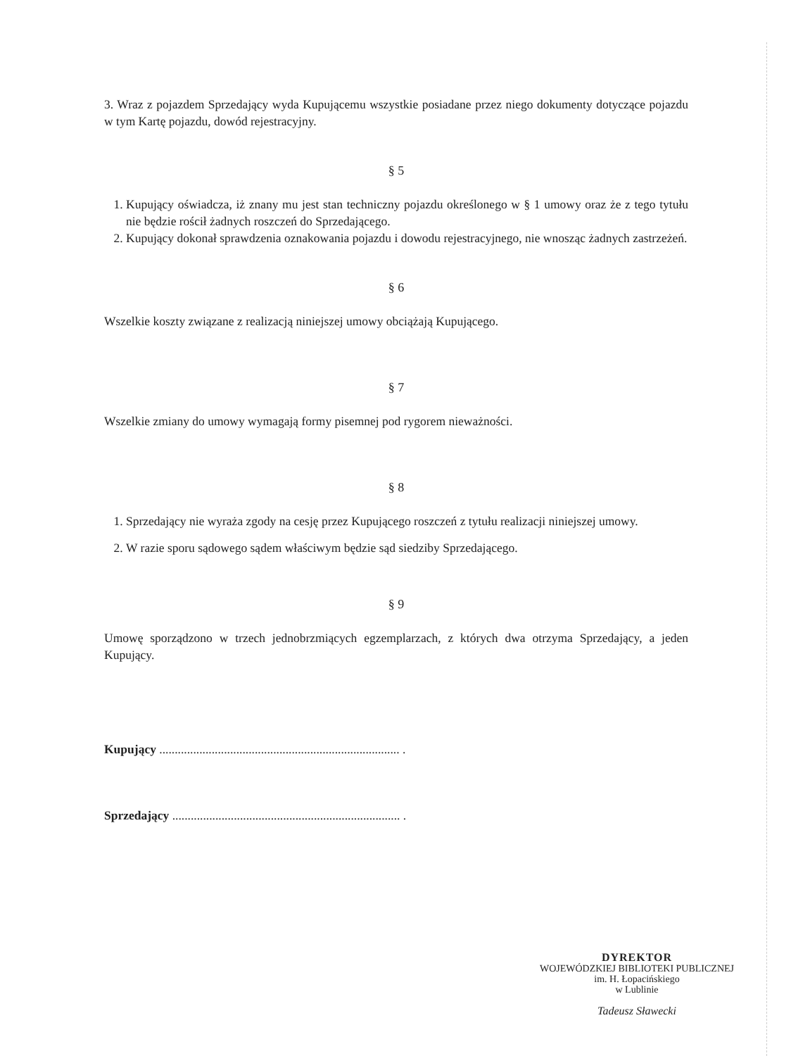3. Wraz z pojazdem Sprzedający wyda Kupującemu wszystkie posiadane przez niego dokumenty dotyczące pojazdu w tym Kartę pojazdu, dowód rejestracyjny.
§ 5
1. Kupujący oświadcza, iż znany mu jest stan techniczny pojazdu określonego w § 1 umowy oraz że z tego tytułu nie będzie rościł żadnych roszczeń do Sprzedającego.
2. Kupujący dokonał sprawdzenia oznakowania pojazdu i dowodu rejestracyjnego, nie wnosząc żadnych zastrzeżeń.
§ 6
Wszelkie koszty związane z realizacją niniejszej umowy obciążają Kupującego.
§ 7
Wszelkie zmiany do umowy wymagają formy pisemnej pod rygorem nieważności.
§ 8
1. Sprzedający nie wyraża zgody na cesję przez Kupującego roszczeń z tytułu realizacji niniejszej umowy.
2. W razie sporu sądowego sądem właściwym będzie sąd siedziby Sprzedającego.
§ 9
Umowę sporządzono w trzech jednobrzmiących egzemplarzach, z których dwa otrzyma Sprzedający, a jeden Kupujący.
Kupujący .............................................................................. .
Sprzedający .......................................................................... .
DYREKTOR
WOJEWÓDZKIEJ BIBLIOTEKI PUBLICZNEJ
im. H. Łopacińskiego
w Lublinie
Tadeusz Sławecki